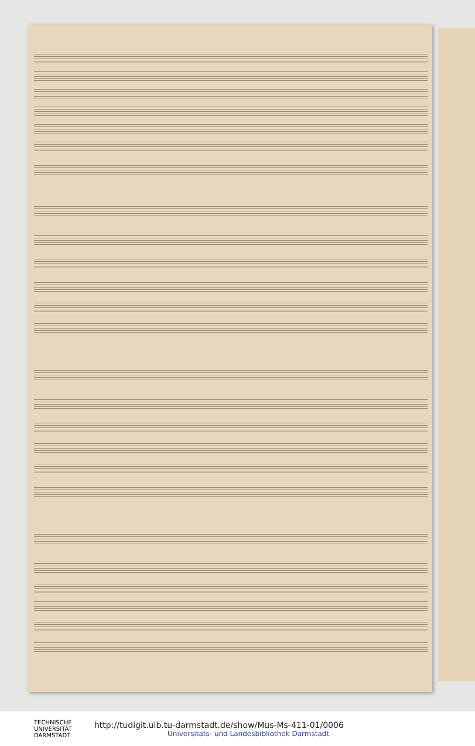TECHNISCHE
UNIVERSITÄT
DARMSTADT
http://tudigit.ulb.tu-darmstadt.de/show/Mus-Ms-411-01/0006
Universitäts- und Landesbibliothek Darmstadt